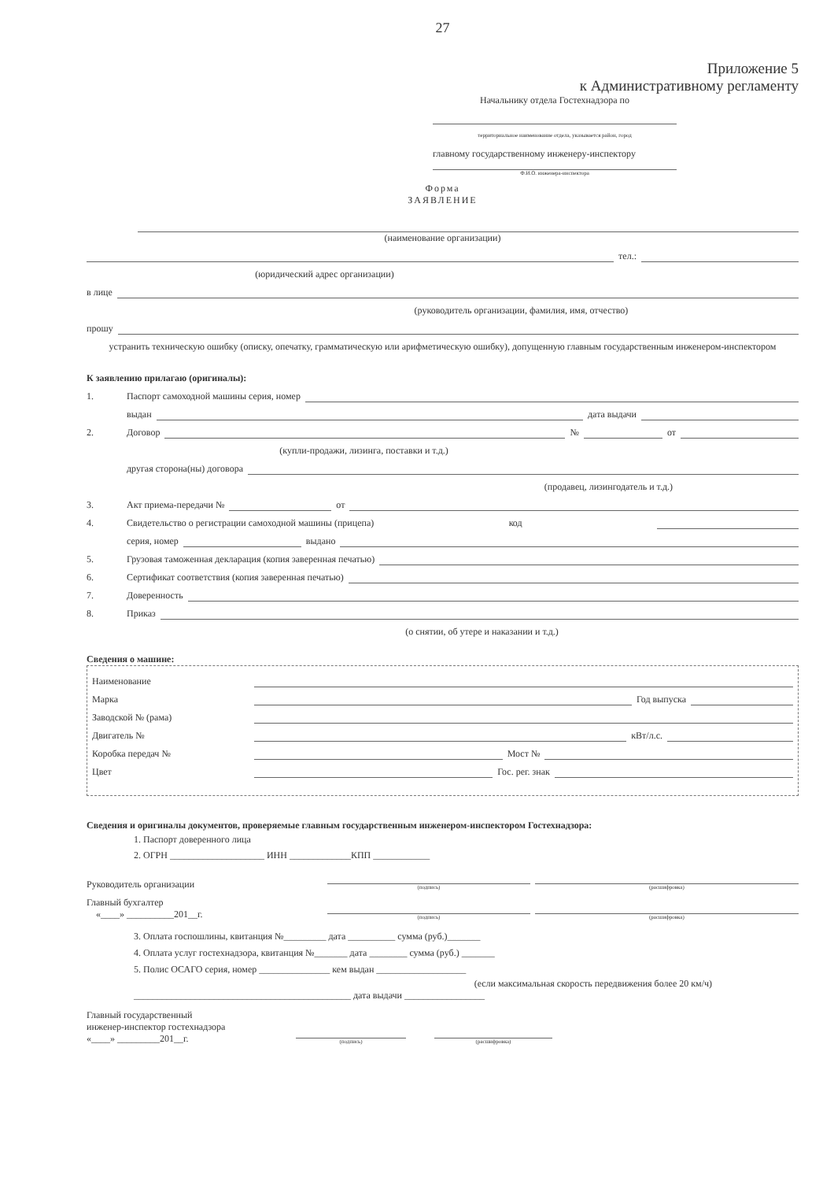27
Приложение 5
к Административному регламенту
Начальнику отдела Гостехнадзора по
территориальное наименование отдела, указывается район, город
главному государственному инженеру-инспектору
Ф.И.О. инженера-инспектора
Форма
ЗАЯВЛЕНИЕ
(наименование организации)
тел.:
(юридический адрес организации)
в лице
(руководитель организации, фамилия, имя, отчество)
прошу
устранить техническую ошибку (описку, опечатку, грамматическую или арифметическую ошибку), допущенную главным государственным инженером-инспектором
К заявлению прилагаю (оригиналы):
1. Паспорт самоходной машины серия, номер
выдан дата выдачи
2. Договор № от
(купли-продажи, лизинга, поставки и т.д.)
другая сторона(ны) договора
(продавец, лизингодатель и т.д.)
3. Акт приема-передачи № от
4. Свидетельство о регистрации самоходной машины (прицепа) код
серия, номер выдано
5. Грузовая таможенная декларация (копия заверенная печатью)
6. Сертификат соответствия (копия заверенная печатью)
7. Доверенность
8. Приказ
(о снятии, об утере и наказании и т.д.)
Сведения о машине:
Наименование
Марка Год выпуска
Заводской № (рама)
Двигатель № кВт/л.с.
Коробка передач № Мост №
Цвет Гос. рег. знак
Сведения и оригиналы документов, проверяемые главным государственным инженером-инспектором Гостехнадзора:
1. Паспорт доверенного лица
2. ОГРН ____________________ ИНН _____________КПП ____________
Руководитель организации (подпись) (расшифровка)
Главный бухгалтер
«____» __________201__г. (подпись) (расшифровка)
3. Оплата госпошлины, квитанция №_________ дата __________ сумма (руб.)_______
4. Оплата услуг гостехнадзора, квитанция №_______ дата ________ сумма (руб.) _______
5. Полис ОСАГО серия, номер _______________ кем выдан ___________________
(если максимальная скорость передвижения более 20 км/ч)
______________________________________________ дата выдачи _________________
Главный государственный
инженер-инспектор гостехнадзора
«____» _________201__г. (подпись) (расшифровка)